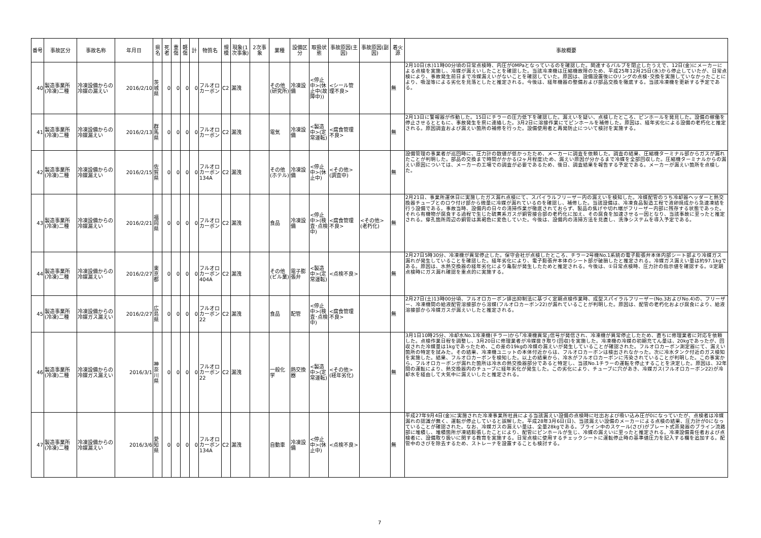| 番号 | 事故区分 | 事故名称 | 年月日 | 県名 | 死者 | 重傷 | 軽傷 | 計 | 物質名 | 規模 | 現象(1次事象) | 2次事象 | 業種 | 設備区分 | 取扱状態 | 事故原因(主因) | 事故原因(副因) | 着火源 | 事故概要 |
| --- | --- | --- | --- | --- | --- | --- | --- | --- | --- | --- | --- | --- | --- | --- | --- | --- | --- | --- | --- |
| 40 | 製造事業所(冷凍)二種 | 冷凍設備からの冷媒の漏えい | 2016/2/10 | 茨城県 | 0 | 0 | 0 | 0 | フルオロカーボン | C2 | 漏洩 | | その他(研究所) | 冷凍設備 | <停止中>(休止中(故障中)) | <シール管理不良> | | 無 | 2月10日(水)11時00分頃の日常点検時、内圧が0MPaとなっているのを確認した。関連するバルブを閉止したうえで、12日(金)にメーカーによる点検を実施し、冷媒が漏えいしたことを確認した。当該冷凍機は圧縮機故障のため、平成25年12月25日(水)から停止していたが、日常点検により、事故発生前日まで冷媒漏えいがないことを確認していた。原因は、設備設置後にOリングの点検･交換を実施していなかったことにより、吸湿等による劣化を見落としたと推定される。今後は、経年機器の整備および部品交換を徹底する。当該冷凍機を更新する予定である。 |
| 41 | 製造事業所(冷凍)二種 | 冷凍設備からの冷媒漏えい | 2016/2/13 | 群馬県 | 0 | 0 | 0 | 0 | フルオロカーボン | C2 | 漏洩 | | 電気 | 冷凍設備 | <製造中>(定常運転) | <腐食管理不良> | | 無 | 2月13日に警報器が作動した。15日にチラーの圧力低下を確認した。漏えいを疑い、点検したところ、ピンホールを発見した。設備の稼働を停止させるとともに、事故発生を県に連絡した。3月2日に溶接作業にてピンホールを補修した。原因は、経年劣化による設備の老朽化と推定される。原因調査および漏えい箇所の補修を行った。設備使用者と再発防止について検討を実施する。 |
| 42 | 製造事業所(冷凍)二種 | 冷凍設備からの冷媒漏えい | 2016/2/15 | 佐賀県 | 0 | 0 | 0 | 0 | フルオロカーボン134A | C2 | 漏洩 | | その他(ホテル) | 冷凍設備 | <停止中>(休止中) | <その他>(調査中) | | 無 | 設備管理の事業者が巡回時に、圧力計の数値が低かったため、メーカーに調査を依頼した。調査の結果、圧縮機ターミナル部からガスが漏れたことが判明した。部品の交換まで時間がかかる(2ヶ月程度)ため、漏えい原因が分かるまで冷媒を全部回収した。圧縮機ターミナルからの漏えい原因については、メーカーの工場での調査が必要であるため、後日、調査結果を報告する予定である。メーカーが漏えい箇所を点検した。 |
| 43 | 製造事業所(冷凍)二種 | 冷凍設備からの冷媒漏えい | 2016/2/21 | 福岡県 | 0 | 0 | 0 | 0 | フルオロカーボン | C2 | 漏洩 | | 食品 | 冷凍設備 | <停止中>(検査･点検中) | <腐食管理不良> | <その他>(老朽化) | 無 | 2月21日、事業所運休日に実施したガス漏れ点検にて、スパイラルフリーザー内の漏えいを検知した。冷媒配管のうち冷却器ヘッダーと熱交換器チューブとのロウ付け部から微量に冷媒が漏れているのを確認し、補修した。当該設備は、冷凍食品製造工程で液卵焼成から急速凍結を行う設備である。事故当時、設備内の日々の清掃作業が徹底されておらず、製品の焦げや切れ端がフリーザー内部に残存する状態であった。それら有機物が腐食する過程で生じた硫黄系ガスが銅管接合部の老朽化に加え、その腐食を加速させる一因となり、当該事故に至ったと推定される。穿孔箇所周辺の銅管は黒褐色に変色していた。今後は、設備内の清掃方法を見直し、洗浄システムを導入予定である。 |
| 44 | 製造事業所(冷凍)二種 | 冷凍設備からの冷媒漏えい | 2016/2/27 | 東京都 | 0 | 0 | 0 | 0 | フルオロカーボン404A | C2 | 漏洩 | | その他(ビル業) | 電子膨張弁 | <製造中>(定常運転) | <点検不良> | | 無 | 2月27日5時30分、冷凍機が異常停止した。保守会社が点検したところ、チラー2号機No.1系統の電子膨張弁本体内部シート部より冷媒ガス漏れが発生していることを確認した。経年劣化により、電子膨張弁本体のシート部が破損したと推定される。冷媒ガス漏えい量は約97.1kgである。原因は、水熱交換器の経年劣化により亀裂が発生したためと推定される。今後は、①日常点検時、圧力計の指示値を確認する。②定期点検時にガス漏れ確認を重点的に実施する。 |
| 45 | 製造事業所(冷凍)二種 | 冷凍設備からの冷媒ガス漏えい | 2016/2/27 | 広島県 | 0 | 0 | 0 | 0 | フルオロカーボン22 | C2 | 漏洩 | | 食品 | 配管 | <停止中>(検査･点検中) | <腐食管理不良> | | 無 | 2月27日(土)13時00分頃、フルオロカーボン排出抑制法に基づく定期点検作業時、成型スパイラルフリーザー(No.3およびNo.4)の、フリーザー、冷凍機間の給液配管溶接部から溶媒(フルオロカーボン22)が漏れていることが判明した。原因は、配管の老朽化および腐食により、給液溶接部から冷媒ガスが漏えいしたと推定される。 |
| 46 | 製造事業所(冷凍)二種 | 冷凍設備からの冷媒ガス漏えい | 2016/3/1 | 神奈川県 | 0 | 0 | 0 | 0 | フルオロカーボン22 | C2 | 漏洩 | | 一般化学 | 熱交換器 | <製造中>(定常運転) | <その他>(経年劣化) | | 無 | 3月1日10時25分、冷却水No.1冷凍機(チラー)から｢冷凍機異常｣信号が発信され、冷凍機が異常停止したため、直ちに修理業者に対応を依頼した。点検作業日程を調整し、3月20日に修理業者が冷媒抜き取り(回収)を実施した。冷凍機の冷媒の初期充てん量は、20kgであったが、回収された冷媒量は1kgであったため、この差の19kgの冷媒の漏えいが発生していることが確認された。フルオロカーボン測定器にて、漏えい箇所の特定を試みた。その結果、冷凍機ユニットの本体付近からは、フルオロカーボンは検出されなかった。次に冷水タンク付近のガス検知を実施した。結果、フルオロカーボンを検知した。以上の結果から、冷水がフルオロカーボンに汚染されていることが判明した。この事実から、フルオロカーボンが漏れた箇所は冷水の熱交換器部分であると特定し、当該No.1チラーの運転を停止することを決定した。原因は、32年間の運転により、熱交換器内のチューブに経年劣化が発生した。この劣化により、チューブに穴があき、冷媒ガス(フルオロカーボン22)が冷却水を経由して大気中に漏えいしたと推定される。 |
| 47 | 製造事業所(冷凍)二種 | 冷凍設備からの冷媒漏えい | 2016/3/6 | 愛知県 | 0 | 0 | 0 | 0 | フルオロカーボン134A | C2 | 漏洩 | | 自動車 | 冷凍設備 | <停止中>(休止中) | <点検不良> | | 無 | 平成27年9月4日(金)に実施された冷凍事業所社員による当該漏えい設備の点検時に吐出および吸い込み圧が0になっていたが、点検者は冷媒漏れの認識が無く、運転が停止していると誤解した。平成28年3月6日(日)、当該漏えい設備のメーカーによる点検の結果、圧力計が0になっていることが確認された。なお、冷媒ガスの漏えい量は、全量28kgである。ブライン中のスケール(さび)がプレート式蒸発器のブライン流路部に堆積し、堆積箇所が凍結膨張したことにより、配管にピンホールが生じ、冷媒の漏えいに至ったと推定される。冷凍設備責任者および点検者に、設備取り扱いに関する教育を実施する。日常点検に使用するチェックシートに運転停止時の基準値圧力を記入する欄を追加する。配管中のさびを除去するため、ストレーナを設置することも検討する。 |
7